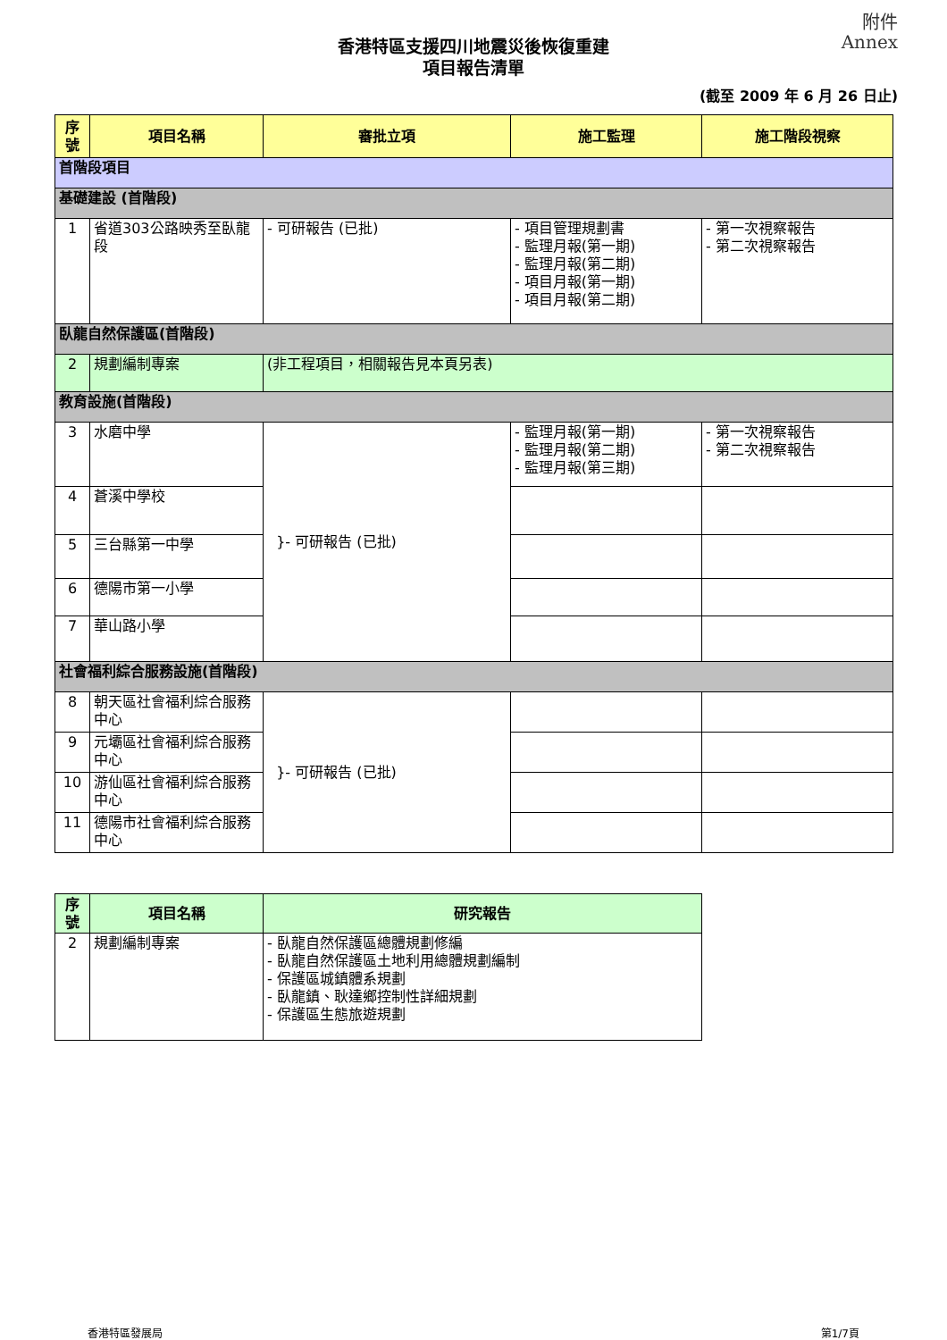附件
Annex
香港特區支援四川地震災後恢復重建
項目報告清單
(截至 2009 年 6 月 26 日止)
| 序號 | 項目名稱 | 審批立項 | 施工監理 | 施工階段視察 |
| --- | --- | --- | --- | --- |
| 首階段項目 | | | | |
| 基礎建設 (首階段) | | | | |
| 1 | 省道303公路映秀至臥龍段 | - 可研報告 (已批) | - 項目管理規劃書 - 監理月報(第一期) - 監理月報(第二期) - 項目月報(第一期) - 項目月報(第二期) | - 第一次視察報告 - 第二次視察報告 |
| 臥龍自然保護區(首階段) | | | | |
| 2 | 規劃編制專案 | (非工程項目，相關報告見本頁另表) | | |
| 教育設施(首階段) | | | | |
| 3 | 水磨中學 | }- 可研報告 (已批) | - 監理月報(第一期) - 監理月報(第二期) - 監理月報(第三期) | - 第一次視察報告 - 第二次視察報告 |
| 4 | 蒼溪中學校 | | | |
| 5 | 三台縣第一中學 | | | |
| 6 | 德陽市第一小學 | | | |
| 7 | 華山路小學 | | | |
| 社會福利綜合服務設施(首階段) | | | | |
| 8 | 朝天區社會福利綜合服務中心 | }- 可研報告 (已批) | | |
| 9 | 元壩區社會福利綜合服務中心 | | | |
| 10 | 游仙區社會福利綜合服務中心 | | | |
| 11 | 德陽市社會福利綜合服務中心 | | | |
| 序號 | 項目名稱 | 研究報告 |
| --- | --- | --- |
| 2 | 規劃編制專案 | - 臥龍自然保護區總體規劃修編 - 臥龍自然保護區土地利用總體規劃編制 - 保護區城鎮體系規劃 - 臥龍鎮、耿達鄉控制性詳細規劃 - 保護區生態旅遊規劃 |
香港特區發展局 第1/7頁